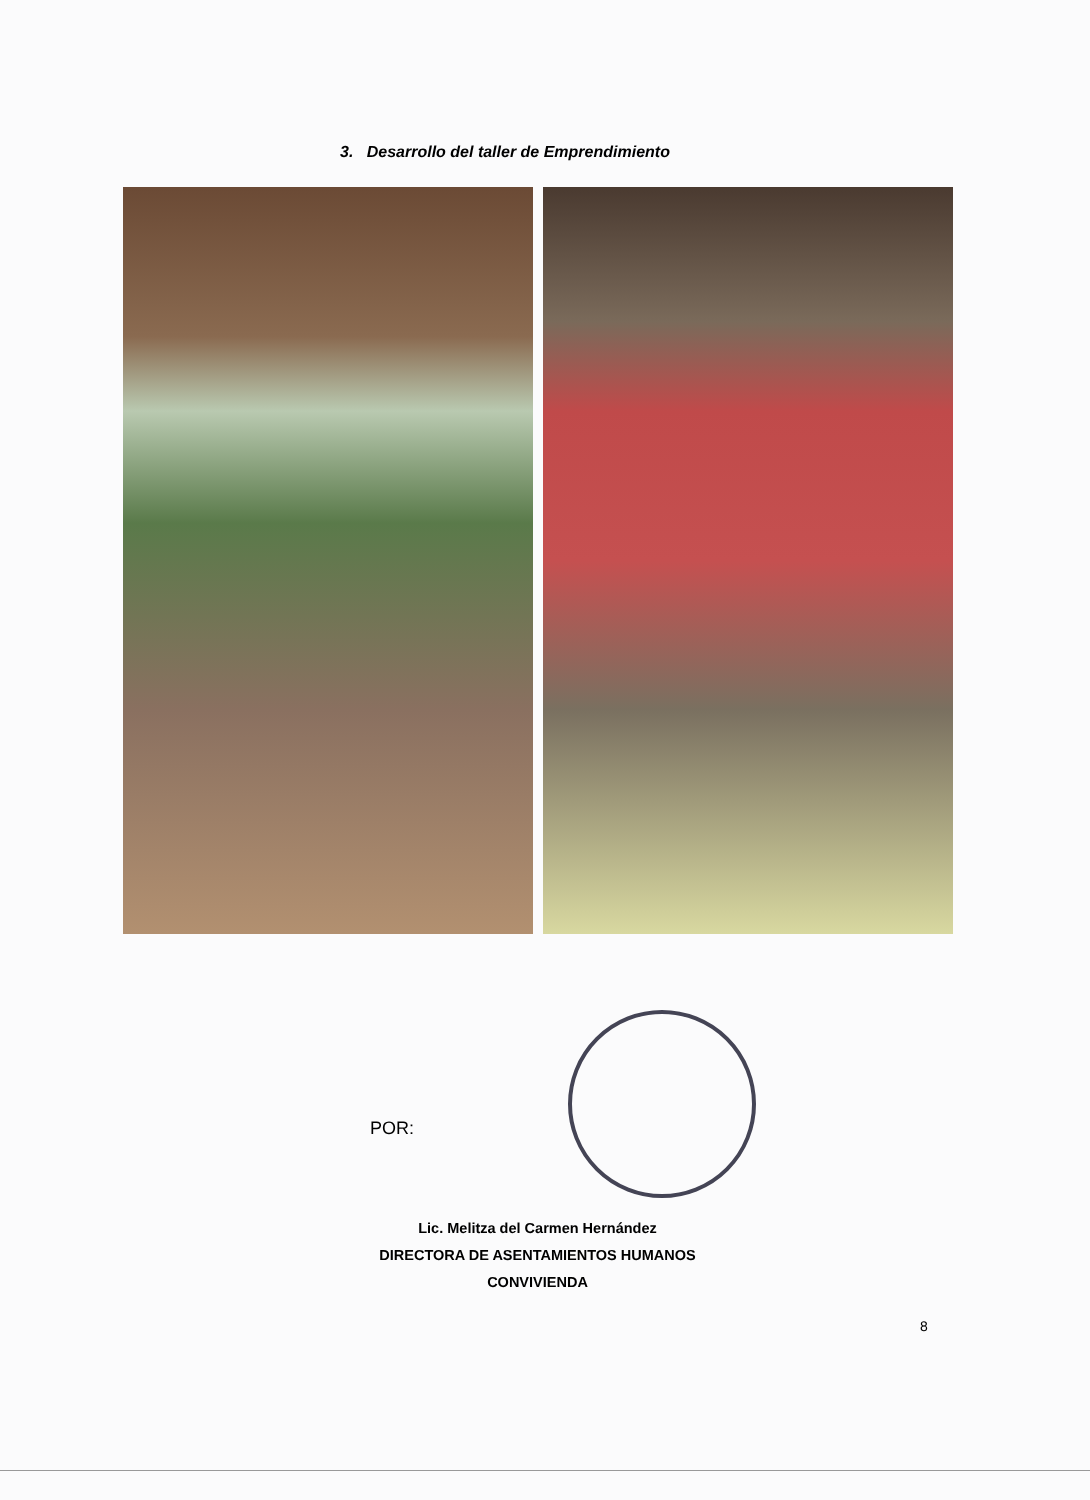3. Desarrollo del taller de Emprendimiento
POR:
Lic. Melitza del Carmen Hernández
DIRECTORA DE ASENTAMIENTOS HUMANOS
CONVIVIENDA
8